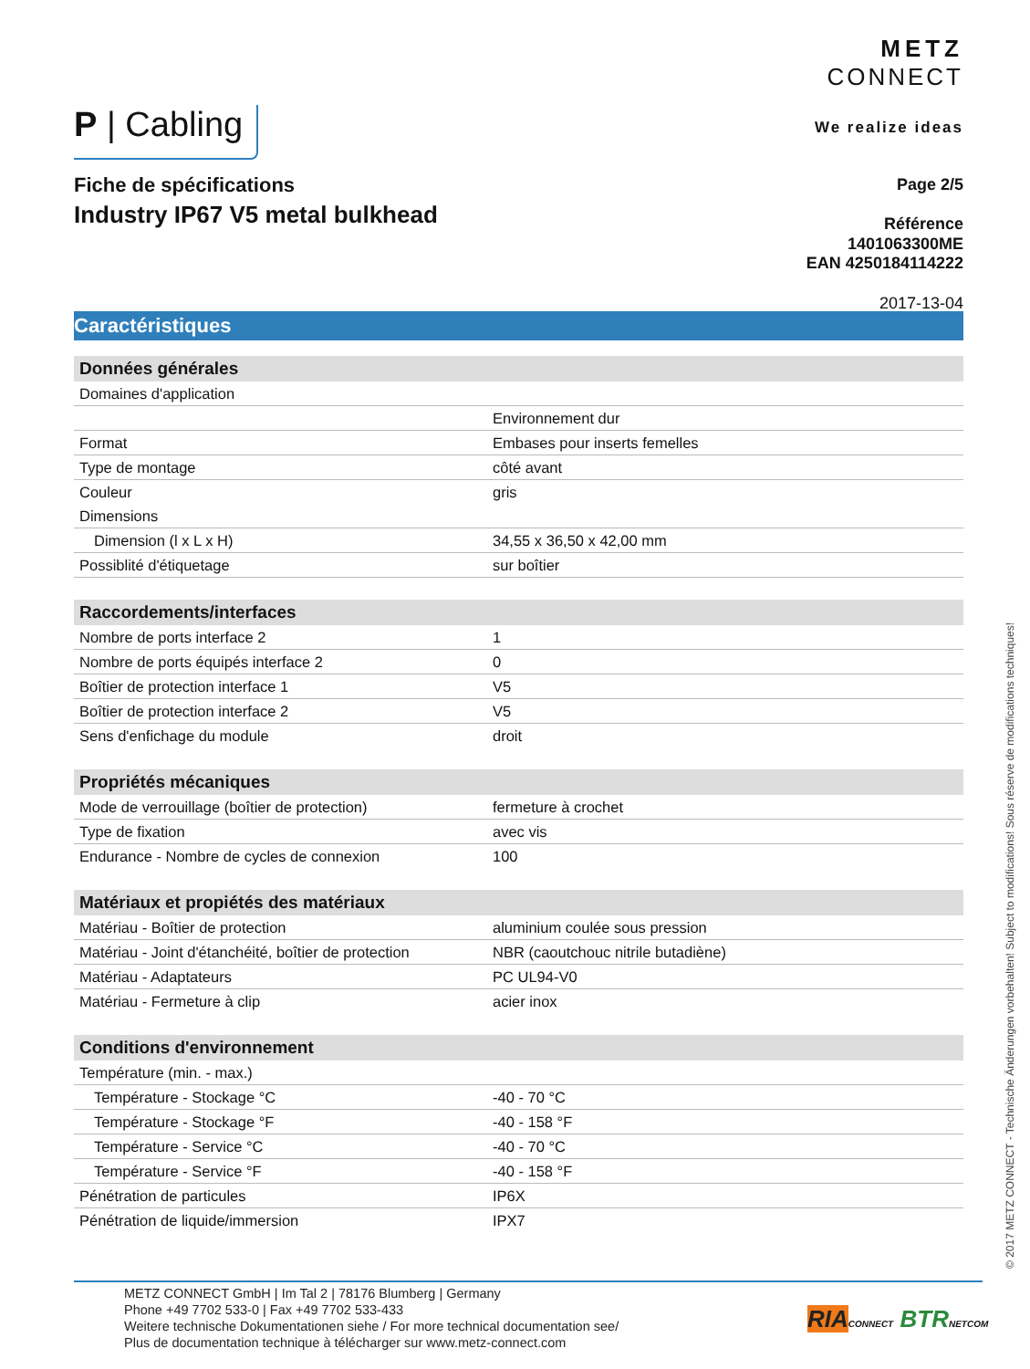METZ
CONNECT
We realize ideas
P | Cabling
Fiche de spécifications
Industry IP67 V5 metal bulkhead
Page 2/5
Référence
1401063300ME
EAN 4250184114222
2017-13-04
Caractéristiques
| Données générales | |
| --- | --- |
| Domaines d'application | |
| | Environnement dur |
| Format | Embases pour inserts femelles |
| Type de montage | côté avant |
| Couleur | gris |
| Dimensions | |
| Dimension (l x L x H) | 34,55 x 36,50 x 42,00 mm |
| Possiblité d'étiquetage | sur boîtier |
| Raccordements/interfaces | |
| Nombre de ports interface 2 | 1 |
| Nombre de ports équipés interface 2 | 0 |
| Boîtier de protection interface 1 | V5 |
| Boîtier de protection interface 2 | V5 |
| Sens d'enfichage du module | droit |
| Propriétés mécaniques | |
| Mode de verrouillage (boîtier de protection) | fermeture à crochet |
| Type de fixation | avec vis |
| Endurance - Nombre de cycles de connexion | 100 |
| Matériaux et propiétés des matériaux | |
| Matériau - Boîtier de protection | aluminium coulée sous pression |
| Matériau - Joint d'étanchéité, boîtier de protection | NBR (caoutchouc nitrile butadiène) |
| Matériau - Adaptateurs | PC UL94-V0 |
| Matériau - Fermeture à clip | acier inox |
| Conditions d'environnement | |
| Température (min. - max.) | |
| Température - Stockage °C | -40 - 70 °C |
| Température - Stockage °F | -40 - 158 °F |
| Température - Service °C | -40 - 70 °C |
| Température - Service °F | -40 - 158 °F |
| Pénétration de particules | IP6X |
| Pénétration de liquide/immersion | IPX7 |
© 2017 METZ CONNECT - Technische Änderungen vorbehalten! Subject to modifications! Sous réserve de modifications techniques!
METZ CONNECT GmbH | Im Tal 2 | 78176 Blumberg | Germany
Phone +49 7702 533-0 | Fax +49 7702 533-433
Weitere technische Dokumentationen siehe / For more technical documentation see/
Plus de documentation technique à télécharger sur www.metz-connect.com
RIA CONNECT BTR NETCOM